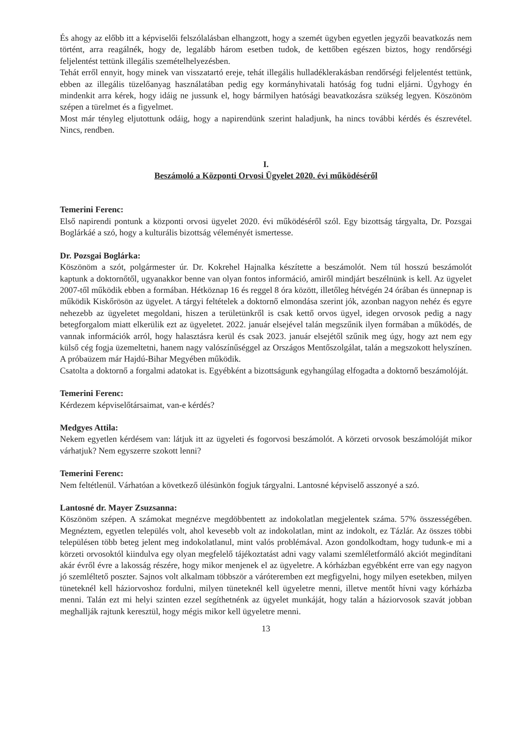És ahogy az előbb itt a képviselői felszólalásban elhangzott, hogy a szemét ügyben egyetlen jegyzői beavatkozás nem történt, arra reagálnék, hogy de, legalább három esetben tudok, de kettőben egészen biztos, hogy rendőrségi feljelentést tettünk illegális szemételhelyezésben.
Tehát erről ennyit, hogy minek van visszatartó ereje, tehát illegális hulladéklerakásban rendőrségi feljelentést tettünk, ebben az illegális tüzelőanyag használatában pedig egy kormányhivatali hatóság fog tudni eljárni. Úgyhogy én mindenkit arra kérek, hogy idáig ne jussunk el, hogy bármilyen hatósági beavatkozásra szükség legyen. Köszönöm szépen a türelmet és a figyelmet.
Most már tényleg eljutottunk odáig, hogy a napirendünk szerint haladjunk, ha nincs további kérdés és észrevétel. Nincs, rendben.
I.
Beszámoló a Központi Orvosi Ügyelet 2020. évi működéséről
Temerini Ferenc:
Első napirendi pontunk a központi orvosi ügyelet 2020. évi működéséről szól. Egy bizottság tárgyalta, Dr. Pozsgai Boglárkáé a szó, hogy a kulturális bizottság véleményét ismertesse.
Dr. Pozsgai Boglárka:
Köszönöm a szót, polgármester úr. Dr. Kokrehel Hajnalka készítette a beszámolót. Nem túl hosszú beszámolót kaptunk a doktornőtől, ugyanakkor benne van olyan fontos információ, amiről mindjárt beszélnünk is kell. Az ügyelet 2007-től működik ebben a formában. Hétköznap 16 és reggel 8 óra között, illetőleg hétvégén 24 órában és ünnepnap is működik Kiskőrösön az ügyelet. A tárgyi feltételek a doktornő elmondása szerint jók, azonban nagyon nehéz és egyre nehezebb az ügyeletet megoldani, hiszen a területünkről is csak kettő orvos ügyel, idegen orvosok pedig a nagy betegforgalom miatt elkerülik ezt az ügyeletet. 2022. január elsejével talán megszűnik ilyen formában a működés, de vannak információk arról, hogy halasztásra kerül és csak 2023. január elsejétől szűnik meg úgy, hogy azt nem egy külső cég fogja üzemeltetni, hanem nagy valószínűséggel az Országos Mentőszolgálat, talán a megszokott helyszínen. A próbaüzem már Hajdú-Bihar Megyében működik.
Csatolta a doktornő a forgalmi adatokat is. Egyébként a bizottságunk egyhangúlag elfogadta a doktornő beszámolóját.
Temerini Ferenc:
Kérdezem képviselőtársaimat, van-e kérdés?
Medgyes Attila:
Nekem egyetlen kérdésem van: látjuk itt az ügyeleti és fogorvosi beszámolót. A körzeti orvosok beszámolóját mikor várhatjuk? Nem egyszerre szokott lenni?
Temerini Ferenc:
Nem feltétlenül. Várhatóan a következő ülésünkön fogjuk tárgyalni. Lantosné képviselő asszonyé a szó.
Lantosné dr. Mayer Zsuzsanna:
Köszönöm szépen. A számokat megnézve megdöbbentett az indokolatlan megjelentek száma. 57% összességében. Megnéztem, egyetlen település volt, ahol kevesebb volt az indokolatlan, mint az indokolt, ez Tázlár. Az összes többi településen több beteg jelent meg indokolatlanul, mint valós problémával. Azon gondolkodtam, hogy tudunk-e mi a körzeti orvosoktól kiindulva egy olyan megfelelő tájékoztatást adni vagy valami szemléletformáló akciót megindítani akár évről évre a lakosság részére, hogy mikor menjenek el az ügyeletre. A kórházban egyébként erre van egy nagyon jó szemléltető poszter. Sajnos volt alkalmam többször a váróteremben ezt megfigyelni, hogy milyen esetekben, milyen tüneteknél kell háziorvoshoz fordulni, milyen tüneteknél kell ügyeletre menni, illetve mentőt hívni vagy kórházba menni. Talán ezt mi helyi szinten ezzel segíthetnénk az ügyelet munkáját, hogy talán a háziorvosok szavát jobban meghallják rajtunk keresztül, hogy mégis mikor kell ügyeletre menni.
13